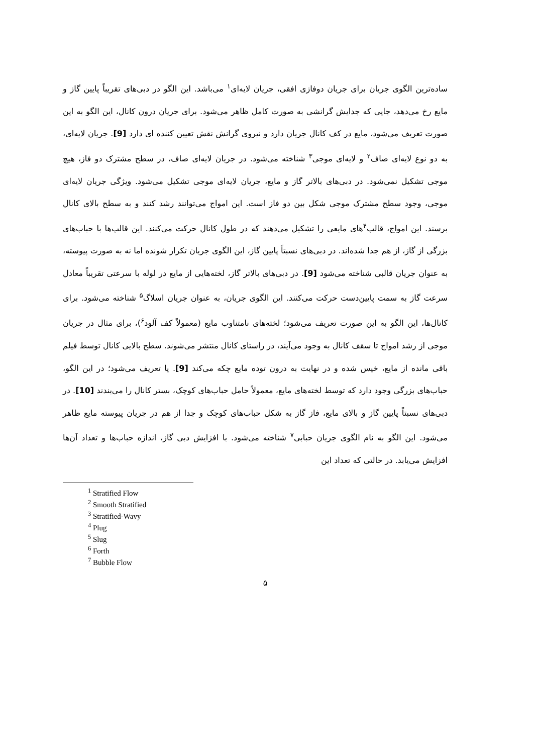ساده‌ترین الگوی جریان برای جریان دوفازی افقی، جریان لایه‌ای<sup>۱</sup> می‌باشد. این الگو در دبی‌های تقریباً پایین گاز و مایع رخ می‌دهد، جایی که جدایش گرانشی به صورت کامل ظاهر می‌شود. برای جریان درون کانال، این الگو به این صورت تعریف می‌شود، مایع در کف کانال جریان دارد و نیروی گرانش نقش تعیین کننده ای دارد [9]. جریان لایه‌ای، به دو نوع لایه‌ای صاف<sup>۲</sup> و لایه‌ای موجی<sup>۳</sup> شناخته می‌شود. در جریان لایه‌ای صاف، در سطح مشترک دو فاز، هیچ موجی تشکیل نمی‌شود. در دبی‌های بالاتر گاز و مایع، جریان لایه‌ای موجی تشکیل می‌شود. ویژگی جریان لایه‌ای موجی، وجود سطح مشترک موجی شکل بین دو فاز است. این امواج می‌توانند رشد کنند و به سطح بالای کانال برسند. این امواج، قالب<sup>۴</sup>های مایعی را تشکیل می‌دهند که در طول کانال حرکت می‌کنند. این قالب‌ها با حباب‌های بزرگی از گاز، از هم جدا شده‌اند. در دبی‌های نسبتاً پایین گاز، این الگوی جریان تکرار شونده اما نه به صورت پیوسته، به عنوان جریان قالبی شناخته می‌شود [9]. در دبی‌های بالاتر گاز، لخته‌هایی از مایع در لوله با سرعتی تقریباً معادل سرعت گاز به سمت پایین‌دست حرکت می‌کنند. این الگوی جریان، به عنوان جریان اسلاگ<sup>۵</sup> شناخته می‌شود. برای کانال‌ها، این الگو به این صورت تعریف می‌شود؛ لخته‌های نامتناوب مایع (معمولاً کف آلود<sup>۶</sup>)، برای مثال در جریان موجی از رشد امواج تا سقف کانال به وجود می‌آیند، در راستای کانال منتشر می‌شوند. سطح بالایی کانال توسط فیلم باقی مانده از مایع، خیس شده و در نهایت به درون توده مایع چکه می‌کند [9]. یا تعریف می‌شود؛ در این الگو، حباب‌های بزرگی وجود دارد که توسط لخته‌های مایع، معمولاً حامل حباب‌های کوچک، بستر کانال را می‌بندند [10]. در دبی‌های نسبتاً پایین گاز و بالای مایع، فاز گاز به شکل حباب‌های کوچک و جدا از هم در جریان پیوسته مایع ظاهر می‌شود. این الگو به نام الگوی جریان حبابی<sup>۷</sup> شناخته می‌شود. با افزایش دبی گاز، اندازه حباب‌ها و تعداد آن‌ها افزایش می‌یابد. در حالتی که تعداد این
<sup>1</sup> Stratified Flow
<sup>2</sup> Smooth Stratified
<sup>3</sup> Stratified-Wavy
<sup>4</sup> Plug
<sup>5</sup> Slug
<sup>6</sup> Forth
<sup>7</sup> Bubble Flow
۵